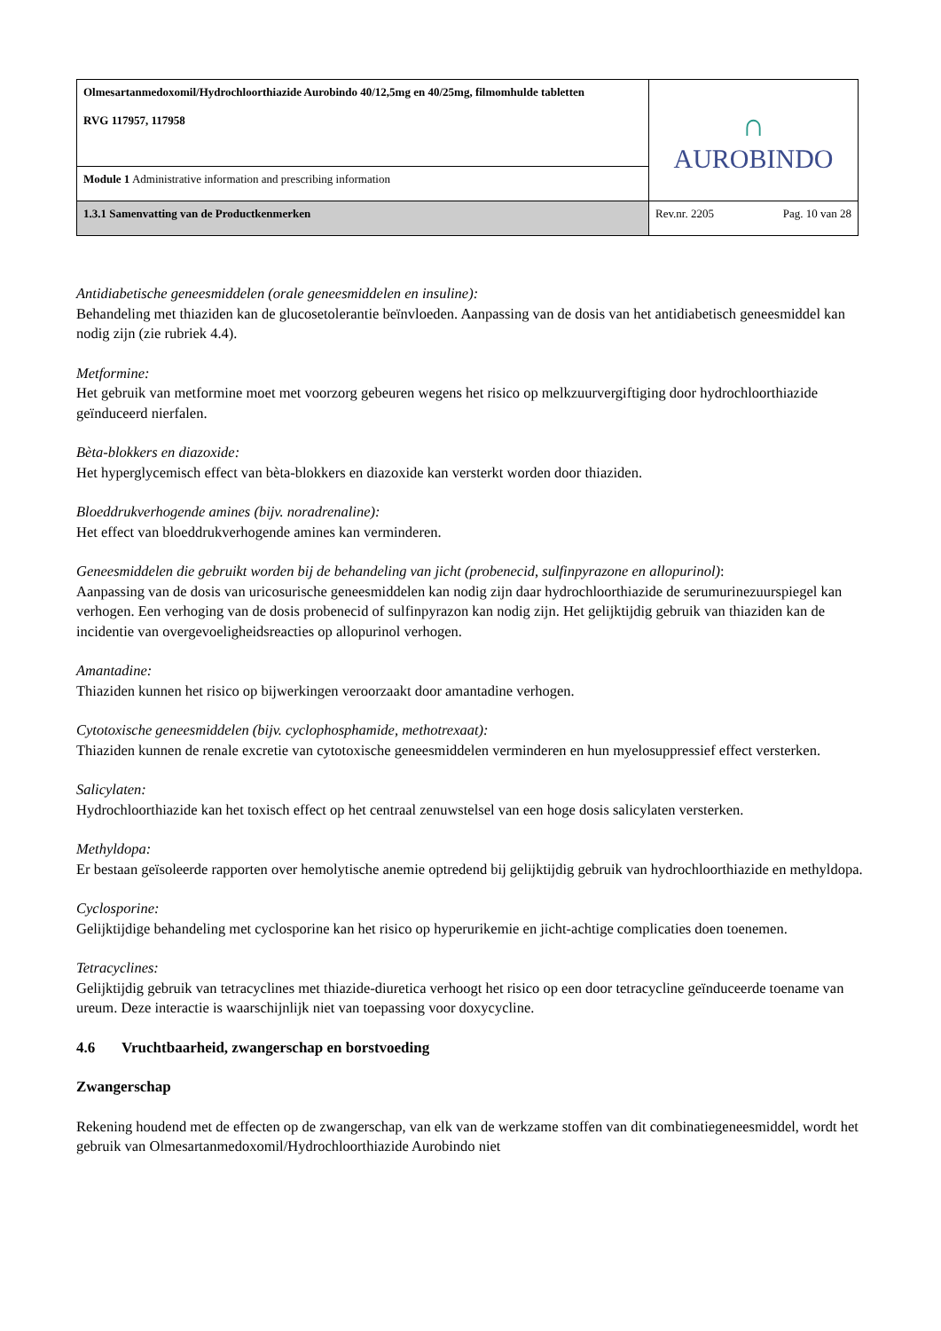| Olmesartanmedoxomil/Hydrochloorthiazide Aurobindo 40/12,5mg en 40/25mg, filmomhulde tabletten RVG 117957, 117958 | ∩ AUROBINDO | |
| Module 1 Administrative information and prescribing information | | |
| 1.3.1 Samenvatting van de Productkenmerken | Rev.nr. 2205 | Pag. 10 van 28 |
Antidiabetische geneesmiddelen (orale geneesmiddelen en insuline):
Behandeling met thiaziden kan de glucosetolerantie beïnvloeden. Aanpassing van de dosis van het antidiabetisch geneesmiddel kan nodig zijn (zie rubriek 4.4).
Metformine:
Het gebruik van metformine moet met voorzorg gebeuren wegens het risico op melkzuurvergiftiging door hydrochloorthiazide geïnduceerd nierfalen.
Bèta-blokkers en diazoxide:
Het hyperglycemisch effect van bèta-blokkers en diazoxide kan versterkt worden door thiaziden.
Bloeddrukverhogende amines (bijv. noradrenaline):
Het effect van bloeddrukverhogende amines kan verminderen.
Geneesmiddelen die gebruikt worden bij de behandeling van jicht (probenecid, sulfinpyrazone en allopurinol):
Aanpassing van de dosis van uricosurische geneesmiddelen kan nodig zijn daar hydrochloorthiazide de serumurinezuurspiegel kan verhogen. Een verhoging van de dosis probenecid of sulfinpyrazon kan nodig zijn. Het gelijktijdig gebruik van thiaziden kan de incidentie van overgevoeligheidsreacties op allopurinol verhogen.
Amantadine:
Thiaziden kunnen het risico op bijwerkingen veroorzaakt door amantadine verhogen.
Cytotoxische geneesmiddelen (bijv. cyclophosphamide, methotrexaat):
Thiaziden kunnen de renale excretie van cytotoxische geneesmiddelen verminderen en hun myelosuppressief effect versterken.
Salicylaten:
Hydrochloorthiazide kan het toxisch effect op het centraal zenuwstelsel van een hoge dosis salicylaten versterken.
Methyldopa:
Er bestaan geïsoleerde rapporten over hemolytische anemie optredend bij gelijktijdig gebruik van hydrochloorthiazide en methyldopa.
Cyclosporine:
Gelijktijdige behandeling met cyclosporine kan het risico op hyperurikemie en jicht-achtige complicaties doen toenemen.
Tetracyclines:
Gelijktijdig gebruik van tetracyclines met thiazide-diuretica verhoogt het risico op een door tetracycline geïnduceerde toename van ureum. Deze interactie is waarschijnlijk niet van toepassing voor doxycycline.
4.6 Vruchtbaarheid, zwangerschap en borstvoeding
Zwangerschap
Rekening houdend met de effecten op de zwangerschap, van elk van de werkzame stoffen van dit combinatiegeneesmiddel, wordt het gebruik van Olmesartanmedoxomil/Hydrochloorthiazide Aurobindo niet